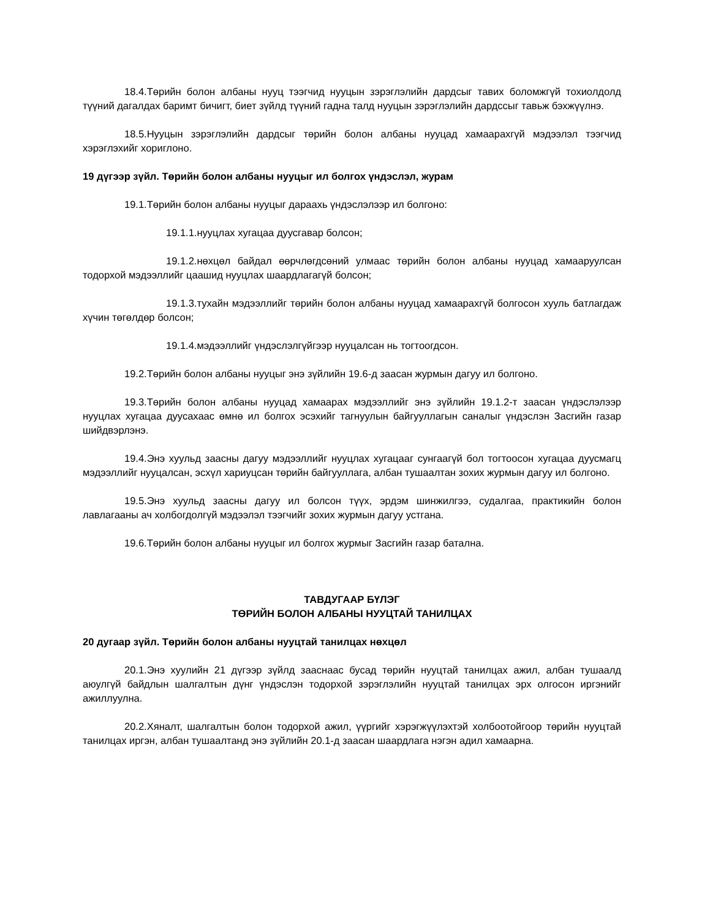18.4.Төрийн болон албаны нууц тээгчид нууцын зэрэглэлийн дардсыг тавих боломжгүй тохиолдолд түүний дагалдах баримт бичигт, биет зүйлд түүний гадна талд нууцын зэрэглэлийн дардссыг тавьж бэхжүүлнэ.
18.5.Нууцын зэрэглэлийн дардсыг төрийн болон албаны нууцад хамаарахгүй мэдээлэл тээгчид хэрэглэхийг хориглоно.
19 дүгээр зүйл. Төрийн болон албаны нууцыг ил болгох үндэслэл, журам
19.1.Төрийн болон албаны нууцыг дараахь үндэслэлээр ил болгоно:
19.1.1.нууцлах хугацаа дуусгавар болсон;
19.1.2.нөхцөл байдал өөрчлөгдсөний улмаас төрийн болон албаны нууцад хамааруулсан тодорхой мэдээллийг цаашид нууцлах шаардлагагүй болсон;
19.1.3.тухайн мэдээллийг төрийн болон албаны нууцад хамаарахгүй болгосон хууль батлагдаж хүчин төгөлдөр болсон;
19.1.4.мэдээллийг үндэслэлгүйгээр нууцалсан нь тогтоогдсон.
19.2.Төрийн болон албаны нууцыг энэ зүйлийн 19.6-д заасан журмын дагуу ил болгоно.
19.3.Төрийн болон албаны нууцад хамаарах мэдээллийг энэ зүйлийн 19.1.2-т заасан үндэслэлээр нууцлах хугацаа дуусахаас өмнө ил болгох эсэхийг тагнуулын байгууллагын саналыг үндэслэн Засгийн газар шийдвэрлэнэ.
19.4.Энэ хуульд заасны дагуу мэдээллийг нууцлах хугацааг сунгаагүй бол тогтоосон хугацаа дуусмагц мэдээллийг нууцалсан, эсхүл хариуцсан төрийн байгууллага, албан тушаалтан зохих журмын дагуу ил болгоно.
19.5.Энэ хуульд заасны дагуу ил болсон түүх, эрдэм шинжилгээ, судалгаа, практикийн болон лавлагааны ач холбогдолгүй мэдээлэл тээгчийг зохих журмын дагуу устгана.
19.6.Төрийн болон албаны нууцыг ил болгох журмыг Засгийн газар батална.
ТАВДУГААР БҮЛЭГ
ТӨРИЙН БОЛОН АЛБАНЫ НУУЦТАЙ ТАНИЛЦАХ
20 дугаар зүйл. Төрийн болон албаны нууцтай танилцах нөхцөл
20.1.Энэ хуулийн 21 дүгээр зүйлд зааснаас бусад төрийн нууцтай танилцах ажил, албан тушаалд аюулгүй байдлын шалгалтын дүнг үндэслэн тодорхой зэрэглэлийн нууцтай танилцах эрх олгосон иргэнийг ажиллуулна.
20.2.Хяналт, шалгалтын болон тодорхой ажил, үүргийг хэрэгжүүлэхтэй холбоотойгоор төрийн нууцтай танилцах иргэн, албан тушаалтанд энэ зүйлийн 20.1-д заасан шаардлага нэгэн адил хамаарна.